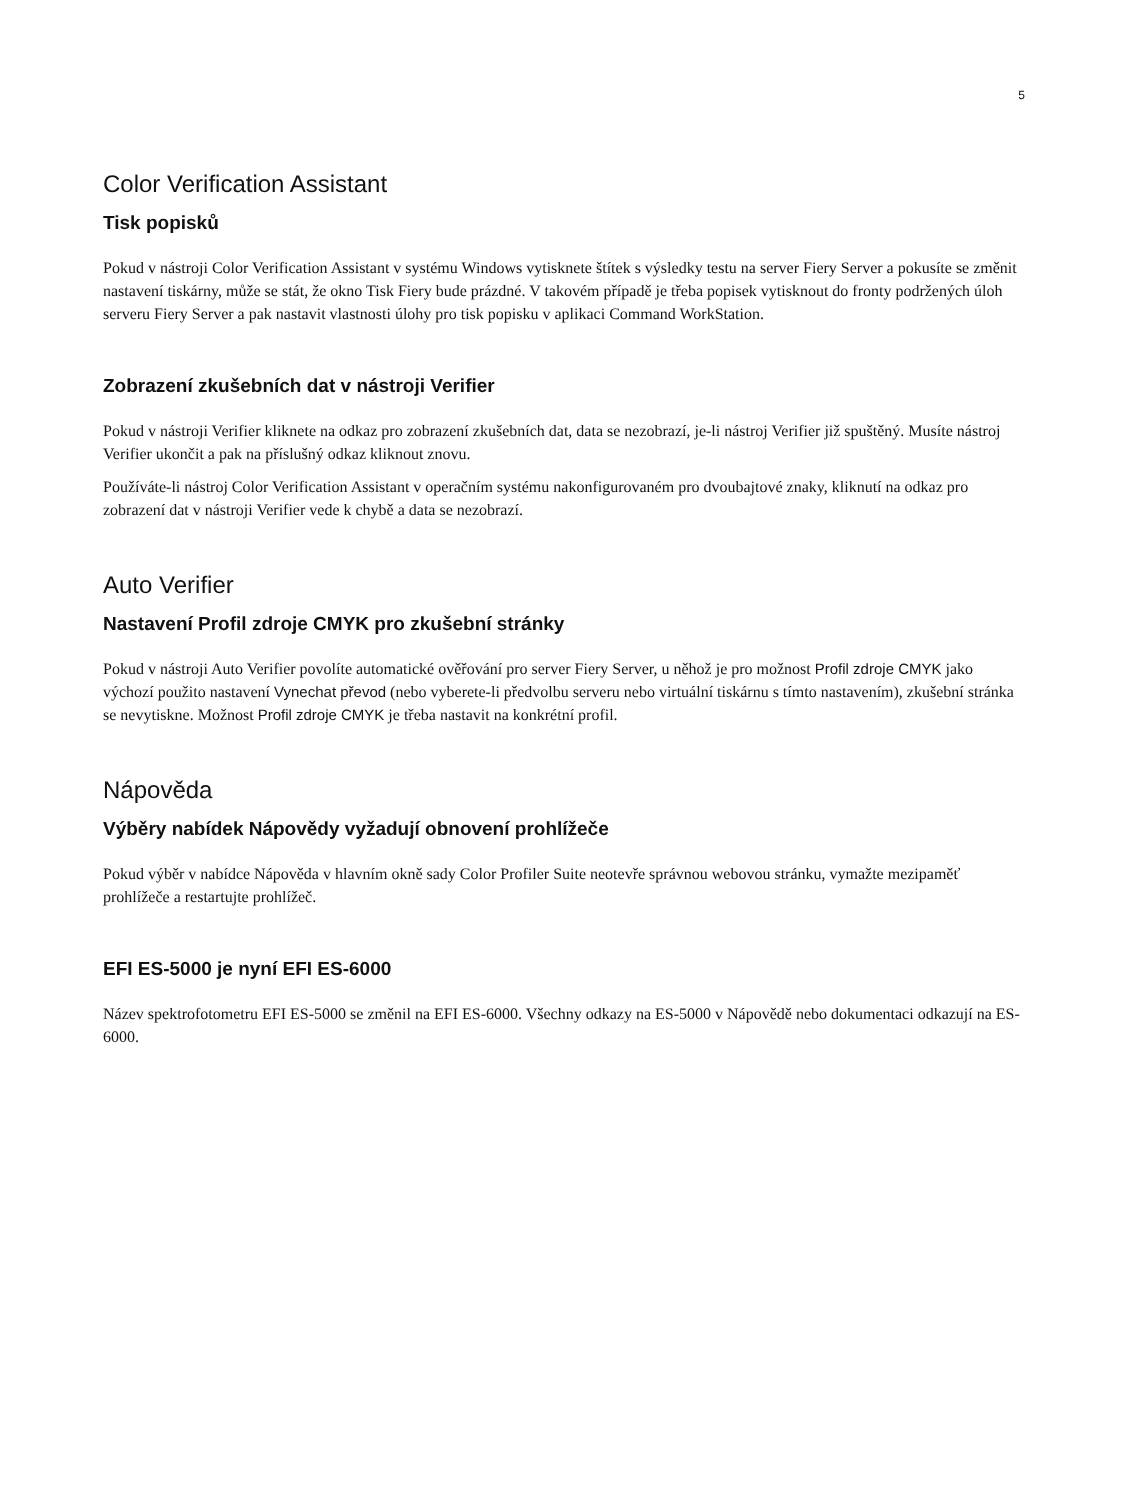5
Color Verification Assistant
Tisk popisků
Pokud v nástroji Color Verification Assistant v systému Windows vytisknete štítek s výsledky testu na server Fiery Server a pokusíte se změnit nastavení tiskárny, může se stát, že okno Tisk Fiery bude prázdné. V takovém případě je třeba popisek vytisknout do fronty podržených úloh serveru Fiery Server a pak nastavit vlastnosti úlohy pro tisk popisku v aplikaci Command WorkStation.
Zobrazení zkušebních dat v nástroji Verifier
Pokud v nástroji Verifier kliknete na odkaz pro zobrazení zkušebních dat, data se nezobrazí, je-li nástroj Verifier již spuštěný. Musíte nástroj Verifier ukončit a pak na příslušný odkaz kliknout znovu.
Používáte-li nástroj Color Verification Assistant v operačním systému nakonfigurovaném pro dvoubajtové znaky, kliknutí na odkaz pro zobrazení dat v nástroji Verifier vede k chybě a data se nezobrazí.
Auto Verifier
Nastavení Profil zdroje CMYK pro zkušební stránky
Pokud v nástroji Auto Verifier povolíte automatické ověřování pro server Fiery Server, u něhož je pro možnost Profil zdroje CMYK jako výchozí použito nastavení Vynechat převod (nebo vyberete-li předvolbu serveru nebo virtuální tiskárnu s tímto nastavením), zkušební stránka se nevytiskne. Možnost Profil zdroje CMYK je třeba nastavit na konkrétní profil.
Nápověda
Výběry nabídek Nápovědy vyžadují obnovení prohlížeče
Pokud výběr v nabídce Nápověda v hlavním okně sady Color Profiler Suite neotevře správnou webovou stránku, vymažte mezipaměť prohlížeče a restartujte prohlížeč.
EFI ES-5000 je nyní EFI ES-6000
Název spektrofotometru EFI ES-5000 se změnil na EFI ES-6000. Všechny odkazy na ES-5000 v Nápovědě nebo dokumentaci odkazují na ES-6000.